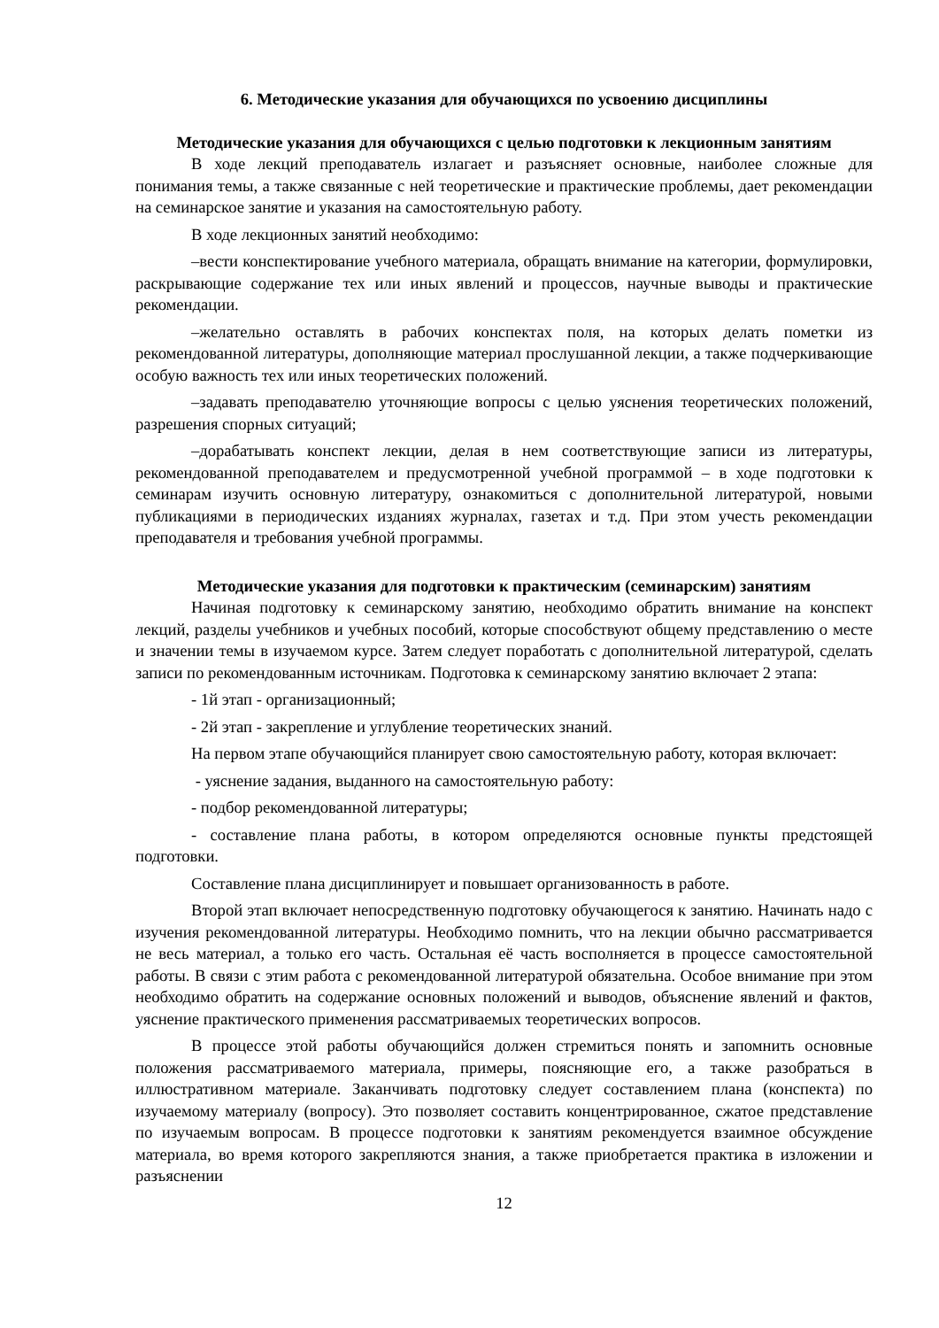6. Методические указания для обучающихся по усвоению дисциплины
Методические указания для обучающихся с целью подготовки к лекционным занятиям
В ходе лекций преподаватель излагает и разъясняет основные, наиболее сложные для понимания темы, а также связанные с ней теоретические и практические проблемы, дает рекомендации на семинарское занятие и указания на самостоятельную работу.
В ходе лекционных занятий необходимо:
–вести конспектирование учебного материала, обращать внимание на категории, формулировки, раскрывающие содержание тех или иных явлений и процессов, научные выводы и практические рекомендации.
–желательно оставлять в рабочих конспектах поля, на которых делать пометки из рекомендованной литературы, дополняющие материал прослушанной лекции, а также подчеркивающие особую важность тех или иных теоретических положений.
–задавать преподавателю уточняющие вопросы с целью уяснения теоретических положений, разрешения спорных ситуаций;
–дорабатывать конспект лекции, делая в нем соответствующие записи из литературы, рекомендованной преподавателем и предусмотренной учебной программой – в ходе подготовки к семинарам изучить основную литературу, ознакомиться с дополнительной литературой, новыми публикациями в периодических изданиях журналах, газетах и т.д. При этом учесть рекомендации преподавателя и требования учебной программы.
Методические указания для подготовки к практическим (семинарским) занятиям
Начиная подготовку к семинарскому занятию, необходимо обратить внимание на конспект лекций, разделы учебников и учебных пособий, которые способствуют общему представлению о месте и значении темы в изучаемом курсе. Затем следует поработать с дополнительной литературой, сделать записи по рекомендованным источникам. Подготовка к семинарскому занятию включает 2 этапа:
- 1й этап - организационный;
- 2й этап - закрепление и углубление теоретических знаний.
На первом этапе обучающийся планирует свою самостоятельную работу, которая включает:
- уяснение задания, выданного на самостоятельную работу:
- подбор рекомендованной литературы;
- составление плана работы, в котором определяются основные пункты предстоящей подготовки.
Составление плана дисциплинирует и повышает организованность в работе.
Второй этап включает непосредственную подготовку обучающегося к занятию. Начинать надо с изучения рекомендованной литературы. Необходимо помнить, что на лекции обычно рассматривается не весь материал, а только его часть. Остальная её часть восполняется в процессе самостоятельной работы. В связи с этим работа с рекомендованной литературой обязательна. Особое внимание при этом необходимо обратить на содержание основных положений и выводов, объяснение явлений и фактов, уяснение практического применения рассматриваемых теоретических вопросов.
В процессе этой работы обучающийся должен стремиться понять и запомнить основные положения рассматриваемого материала, примеры, поясняющие его, а также разобраться в иллюстративном материале. Заканчивать подготовку следует составлением плана (конспекта) по изучаемому материалу (вопросу). Это позволяет составить концентрированное, сжатое представление по изучаемым вопросам. В процессе подготовки к занятиям рекомендуется взаимное обсуждение материала, во время которого закрепляются знания, а также приобретается практика в изложении и разъяснении
12